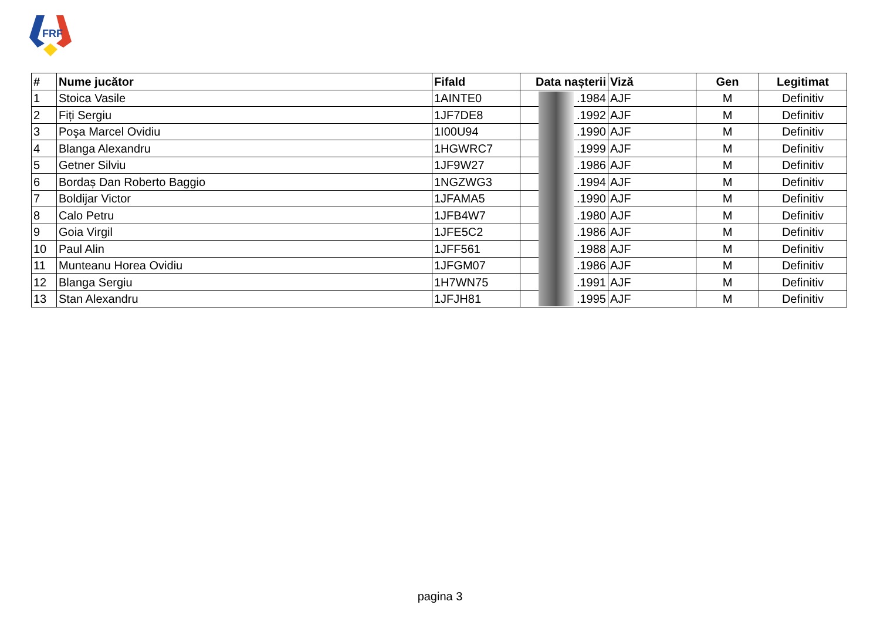FRF
| # | Nume jucător | Fifald | Data nașterii | Viză | Gen | Legitimat |
| --- | --- | --- | --- | --- | --- | --- |
| 1 | Stoica Vasile | 1AINTE0 | .1984 | AJF | M | Definitiv |
| 2 | Fiți Sergiu | 1JF7DE8 | .1992 | AJF | M | Definitiv |
| 3 | Poşa Marcel Ovidiu | 1I00U94 | .1990 | AJF | M | Definitiv |
| 4 | Blanga Alexandru | 1HGWRC7 | .1999 | AJF | M | Definitiv |
| 5 | Getner Silviu | 1JF9W27 | .1986 | AJF | M | Definitiv |
| 6 | Bordaș Dan Roberto Baggio | 1NGZWG3 | .1994 | AJF | M | Definitiv |
| 7 | Boldijar Victor | 1JFAMA5 | .1990 | AJF | M | Definitiv |
| 8 | Calo Petru | 1JFB4W7 | .1980 | AJF | M | Definitiv |
| 9 | Goia Virgil | 1JFE5C2 | .1986 | AJF | M | Definitiv |
| 10 | Paul Alin | 1JFF561 | .1988 | AJF | M | Definitiv |
| 11 | Munteanu Horea Ovidiu | 1JFGM07 | .1986 | AJF | M | Definitiv |
| 12 | Blanga Sergiu | 1H7WN75 | .1991 | AJF | M | Definitiv |
| 13 | Stan Alexandru | 1JFJH81 | .1995 | AJF | M | Definitiv |
pagina 3